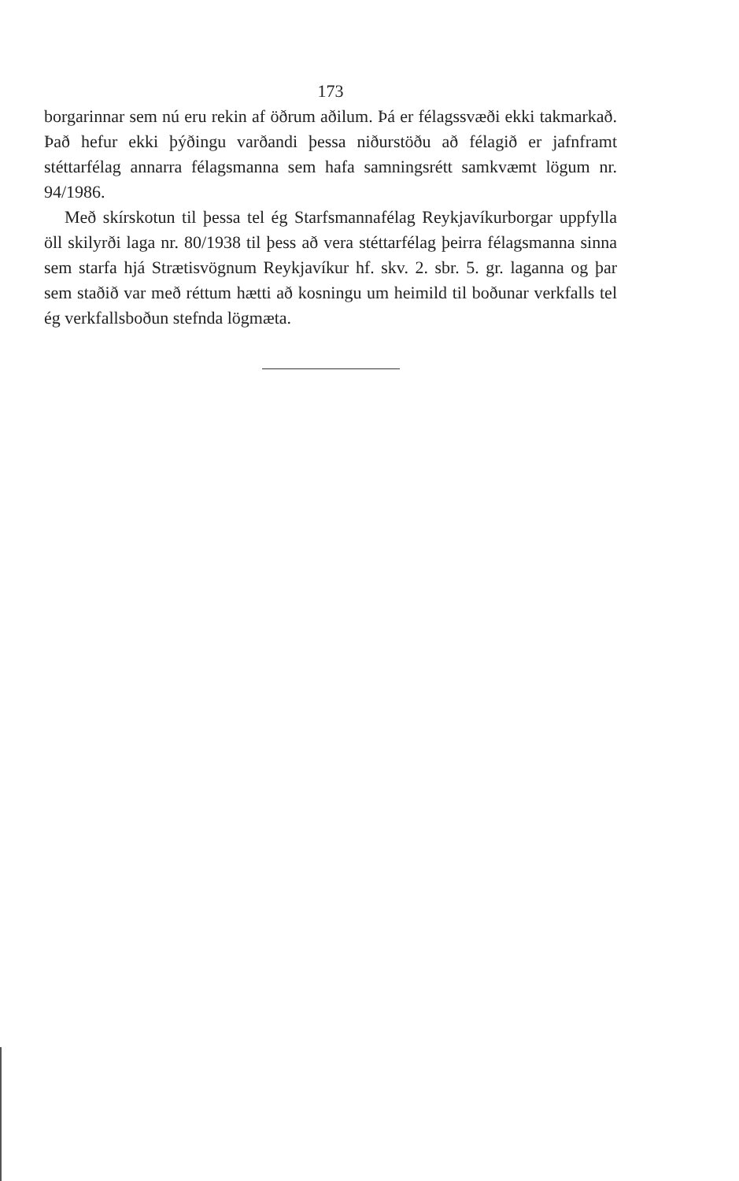173
borgarinnar sem nú eru rekin af öðrum aðilum. Þá er félagssvæði ekki takmarkað. Það hefur ekki þýðingu varðandi þessa niðurstöðu að félagið er jafnframt stéttarfélag annarra félagsmanna sem hafa samningsrétt samkvæmt lögum nr. 94/1986.
Með skírskotun til þessa tel ég Starfsmannafélag Reykjavíkurborgar uppfylla öll skilyrði laga nr. 80/1938 til þess að vera stéttarfélag þeirra félagsmanna sinna sem starfa hjá Strætisvögnum Reykjavíkur hf. skv. 2. sbr. 5. gr. laganna og þar sem staðið var með réttum hætti að kosningu um heimild til boðunar verkfalls tel ég verkfallsboðun stefnda lögmæta.